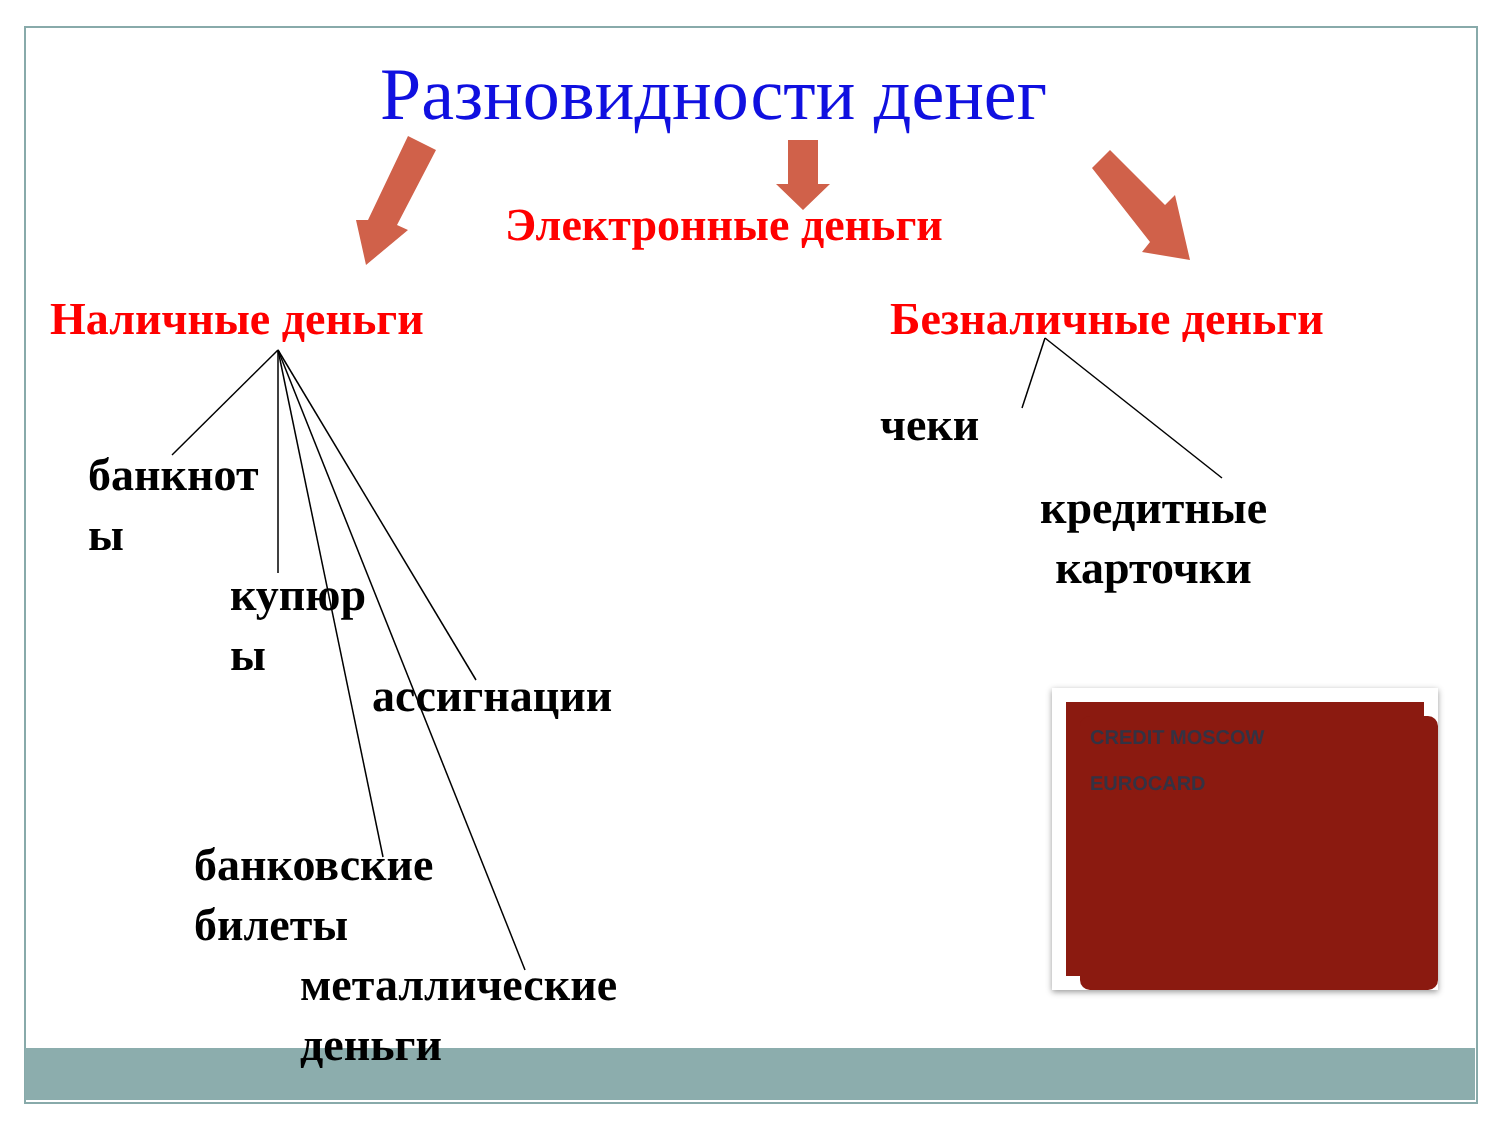Разновидности денег
Электронные деньги
Наличные деньги Безналичные деньги
банкнот
ы
купюр
ы
ассигнации
банковские
билеты
металлические
деньги
чеки
кредитные
карточки
CREDIT MOSCOW
EUROCARD